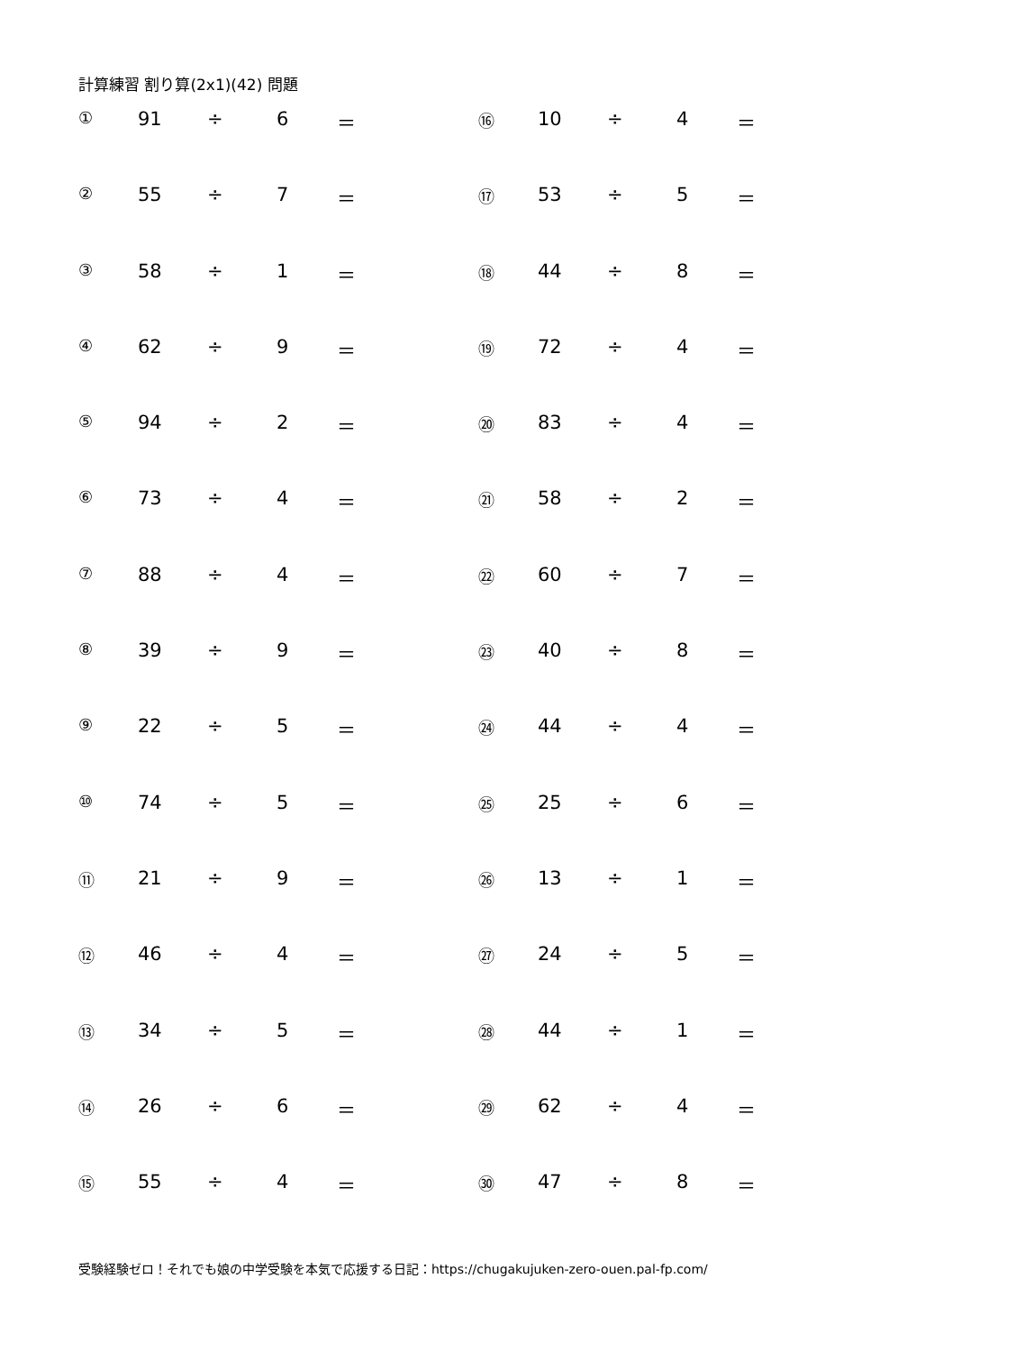計算練習 割り算(2x1)(42) 問題
| ① | 91 | ÷ | 6 | ＝ | ⑯ | 10 | ÷ | 4 | ＝ |
| ② | 55 | ÷ | 7 | ＝ | ⑰ | 53 | ÷ | 5 | ＝ |
| ③ | 58 | ÷ | 1 | ＝ | ⑱ | 44 | ÷ | 8 | ＝ |
| ④ | 62 | ÷ | 9 | ＝ | ⑲ | 72 | ÷ | 4 | ＝ |
| ⑤ | 94 | ÷ | 2 | ＝ | ⑳ | 83 | ÷ | 4 | ＝ |
| ⑥ | 73 | ÷ | 4 | ＝ | ㉑ | 58 | ÷ | 2 | ＝ |
| ⑦ | 88 | ÷ | 4 | ＝ | ㉒ | 60 | ÷ | 7 | ＝ |
| ⑧ | 39 | ÷ | 9 | ＝ | ㉓ | 40 | ÷ | 8 | ＝ |
| ⑨ | 22 | ÷ | 5 | ＝ | ㉔ | 44 | ÷ | 4 | ＝ |
| ⑩ | 74 | ÷ | 5 | ＝ | ㉕ | 25 | ÷ | 6 | ＝ |
| ⑪ | 21 | ÷ | 9 | ＝ | ㉖ | 13 | ÷ | 1 | ＝ |
| ⑫ | 46 | ÷ | 4 | ＝ | ㉗ | 24 | ÷ | 5 | ＝ |
| ⑬ | 34 | ÷ | 5 | ＝ | ㉘ | 44 | ÷ | 1 | ＝ |
| ⑭ | 26 | ÷ | 6 | ＝ | ㉙ | 62 | ÷ | 4 | ＝ |
| ⑮ | 55 | ÷ | 4 | ＝ | ㉚ | 47 | ÷ | 8 | ＝ |
受験経験ゼロ！それでも娘の中学受験を本気で応援する日記：https://chugakujuken-zero-ouen.pal-fp.com/